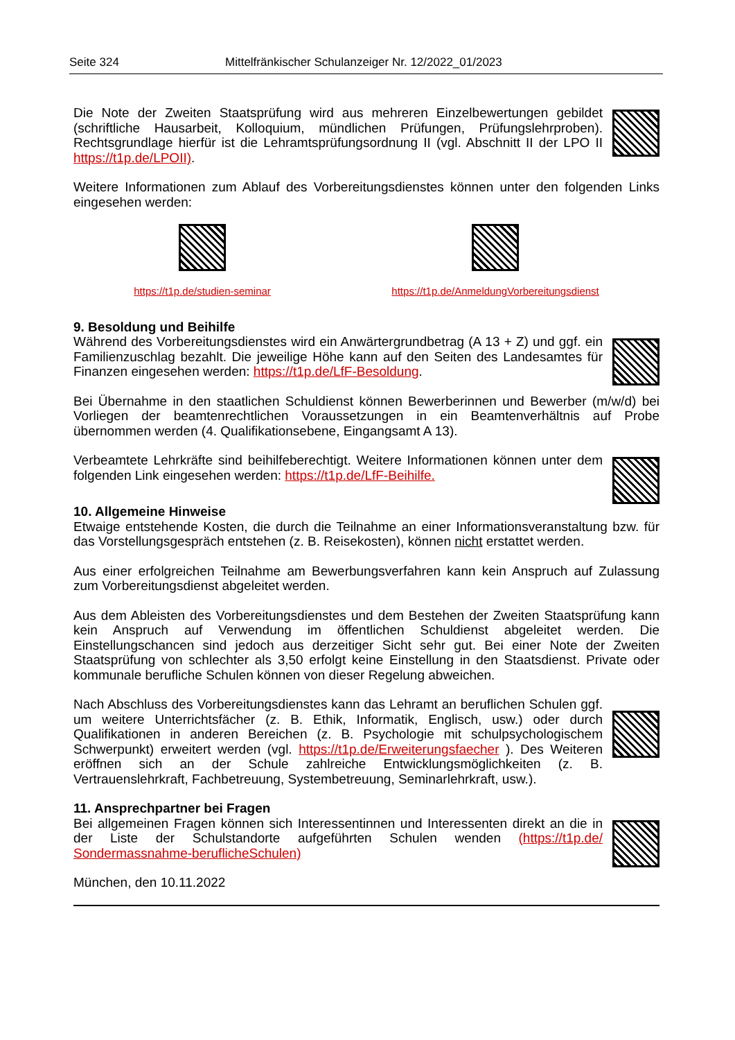Seite 324 Mittelfränkischer Schulanzeiger Nr. 12/2022_01/2023
Die Note der Zweiten Staatsprüfung wird aus mehreren Einzelbewertungen gebildet (schriftliche Hausarbeit, Kolloquium, mündlichen Prüfungen, Prüfungslehrproben). Rechtsgrundlage hierfür ist die Lehramtsprüfungsordnung II (vgl. Abschnitt II der LPO II https://t1p.de/LPOII).
Weitere Informationen zum Ablauf des Vorbereitungsdienstes können unter den folgenden Links eingesehen werden:
https://t1p.de/studien-seminar https://t1p.de/AnmeldungVorbereitungsdienst
9. Besoldung und Beihilfe
Während des Vorbereitungsdienstes wird ein Anwärtergrundbetrag (A 13 + Z) und ggf. ein Familienzuschlag bezahlt. Die jeweilige Höhe kann auf den Seiten des Landesamtes für Finanzen eingesehen werden: https://t1p.de/LfF-Besoldung.
Bei Übernahme in den staatlichen Schuldienst können Bewerberinnen und Bewerber (m/w/d) bei Vorliegen der beamtenrechtlichen Voraussetzungen in ein Beamtenverhältnis auf Probe übernommen werden (4. Qualifikationsebene, Eingangsamt A 13).
Verbeamtete Lehrkräfte sind beihilfeberechtigt. Weitere Informationen können unter dem folgenden Link eingesehen werden: https://t1p.de/LfF-Beihilfe.
10. Allgemeine Hinweise
Etwaige entstehende Kosten, die durch die Teilnahme an einer Informationsveranstaltung bzw. für das Vorstellungsgespräch entstehen (z. B. Reisekosten), können nicht erstattet werden.
Aus einer erfolgreichen Teilnahme am Bewerbungsverfahren kann kein Anspruch auf Zulassung zum Vorbereitungsdienst abgeleitet werden.
Aus dem Ableisten des Vorbereitungsdienstes und dem Bestehen der Zweiten Staatsprüfung kann kein Anspruch auf Verwendung im öffentlichen Schuldienst abgeleitet werden. Die Einstellungschancen sind jedoch aus derzeitiger Sicht sehr gut. Bei einer Note der Zweiten Staatsprüfung von schlechter als 3,50 erfolgt keine Einstellung in den Staatsdienst. Private oder kommunale berufliche Schulen können von dieser Regelung abweichen.
Nach Abschluss des Vorbereitungsdienstes kann das Lehramt an beruflichen Schulen ggf. um weitere Unterrichtsfächer (z. B. Ethik, Informatik, Englisch, usw.) oder durch Qualifikationen in anderen Bereichen (z. B. Psychologie mit schulpsychologischem Schwerpunkt) erweitert werden (vgl. https://t1p.de/Erweiterungsfaecher ). Des Weiteren eröffnen sich an der Schule zahlreiche Entwicklungsmöglichkeiten (z. B. Vertrauenslehrkraft, Fachbetreuung, Systembetreuung, Seminarlehrkraft, usw.).
11. Ansprechpartner bei Fragen
Bei allgemeinen Fragen können sich Interessentinnen und Interessenten direkt an die in der Liste der Schulstandorte aufgeführten Schulen wenden (https://t1p.de/ Sondermassnahme-beruflicheSchulen)
München, den 10.11.2022